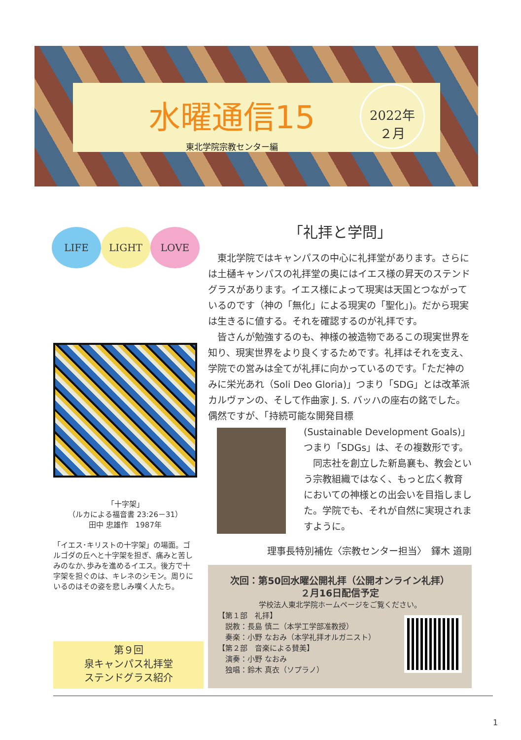水曜通信15
東北学院宗教センター編
2022年
２月
LIFE LIGHT LOVE
「十字架」
（ルカによる福音書 23:26－31）
田中 忠雄作　1987年
「イエス･キリストの十字架」の場面。ゴルゴダの丘へと十字架を担ぎ、痛みと苦しみのなか､歩みを進めるイエス。後方で十字架を担ぐのは、キレネのシモン。周りにいるのはその姿を悲しみ嘆く人たち。
「礼拝と学問」
　東北学院ではキャンパスの中心に礼拝堂があります。さらには土樋キャンパスの礼拝堂の奥にはイエス様の昇天のステンドグラスがあります。イエス様によって現実は天国とつながっているのです（神の「無化」による現実の「聖化」)。だから現実は生きるに値する。それを確認するのが礼拝です。
　皆さんが勉強するのも、神様の被造物であるこの現実世界を知り、現実世界をより良くするためです。礼拝はそれを支え、学院での営みは全てが礼拝に向かっているのです。「ただ神のみに栄光あれ（Soli Deo Gloria)」つまり「SDG」とは改革派カルヴァンの、そして作曲家 J. S. バッハの座右の銘でした。偶然ですが、「持続可能な開発目標
(Sustainable Development Goals)」つまり「SDGs」は、その複数形です。
　同志社を創立した新島襄も、教会という宗教組織ではなく、もっと広く教育においての神様との出会いを目指しました。学院でも、それが自然に実現されますように。
理事長特別補佐〈宗教センター担当〉　鐸木 道剛
次回：第50回水曜公開礼拝（公開オンライン礼拝）
２月16日配信予定
学校法人東北学院ホームページをご覧ください。
【第１部　礼拝】
　説教：長島 慎二（本学工学部准教授）
　奏楽：小野 なおみ（本学礼拝オルガニスト）
【第２部　音楽による賛美】
　演奏：小野 なおみ
　独唱：鈴木 真衣（ソプラノ）
第９回
泉キャンパス礼拝堂
ステンドグラス紹介
1